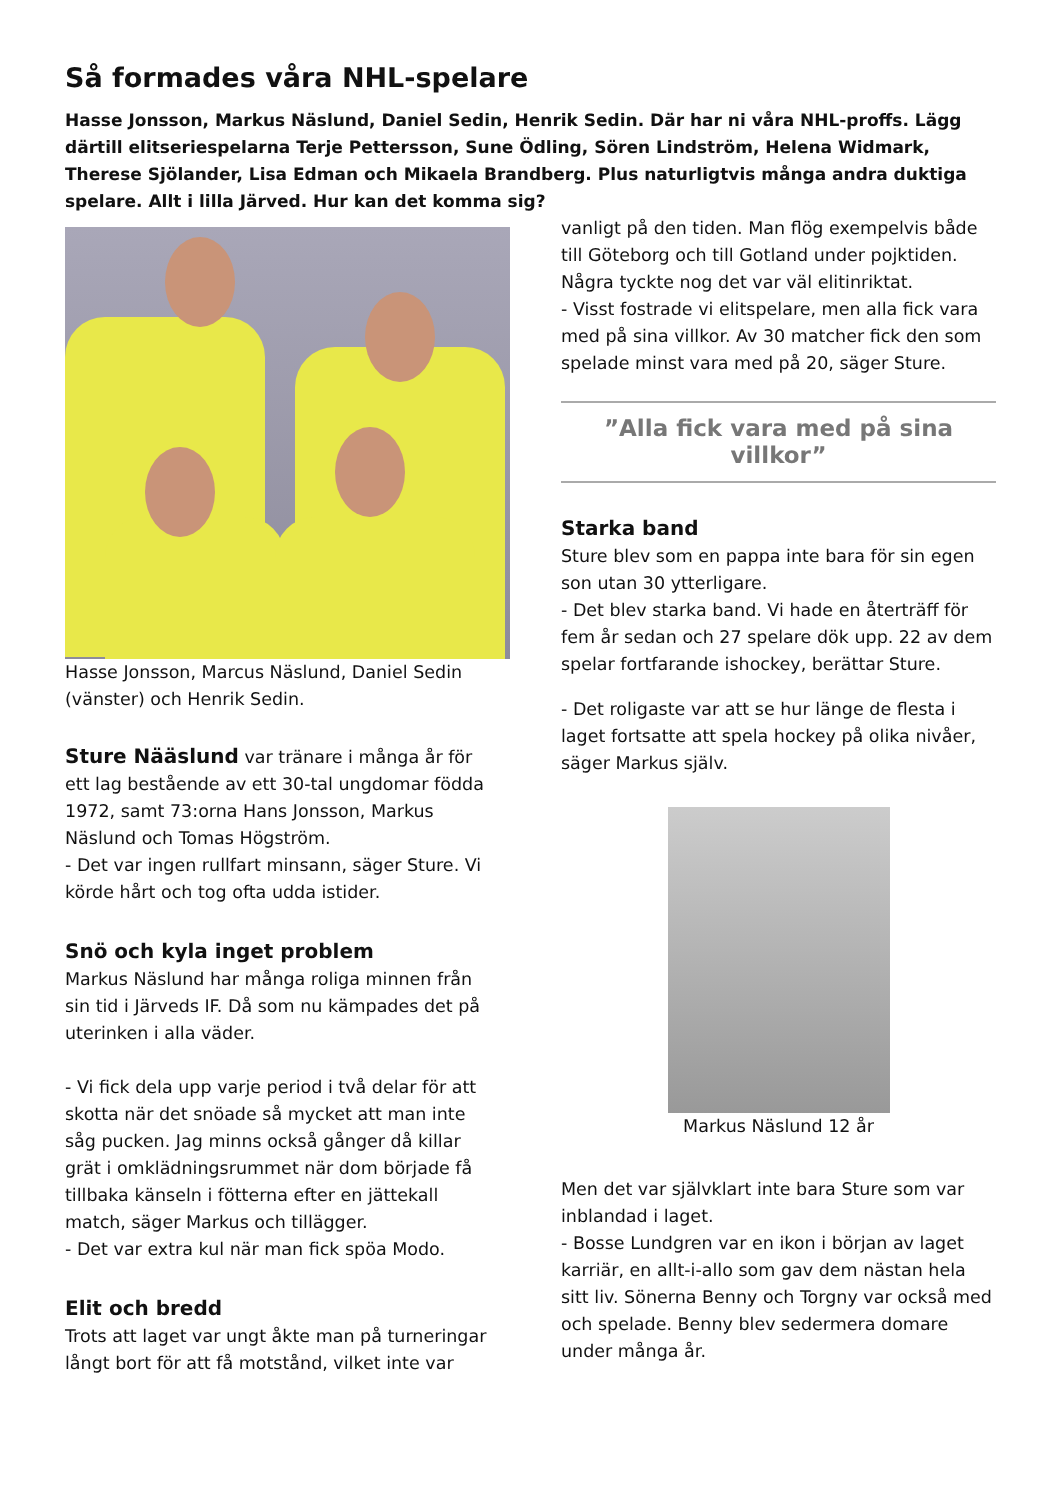Så formades våra NHL-spelare
Hasse Jonsson, Markus Näslund, Daniel Sedin, Henrik Sedin. Där har ni våra NHL-proffs. Lägg därtill elitseriespelarna Terje Pettersson, Sune Ödling, Sören Lindström, Helena Widmark, Therese Sjölander, Lisa Edman och Mikaela Brandberg. Plus naturligtvis många andra duktiga spelare. Allt i lilla Järved. Hur kan det komma sig?
Hasse Jonsson, Marcus Näslund, Daniel Sedin (vänster) och Henrik Sedin.
Sture Nääslund var tränare i många år för ett lag bestående av ett 30-tal ungdomar födda 1972, samt 73:orna Hans Jonsson, Markus Näslund och Tomas Högström.
- Det var ingen rullfart minsann, säger Sture. Vi körde hårt och tog ofta udda istider.
Snö och kyla inget problem
Markus Näslund har många roliga minnen från sin tid i Järveds IF. Då som nu kämpades det på uterinken i alla väder.
- Vi fick dela upp varje period i två delar för att skotta när det snöade så mycket att man inte såg pucken. Jag minns också gånger då killar grät i omklädningsrummet när dom började få tillbaka känseln i fötterna efter en jättekall match, säger Markus och tillägger.
- Det var extra kul när man fick spöa Modo.
Elit och bredd
Trots att laget var ungt åkte man på turneringar långt bort för att få motstånd, vilket inte var
vanligt på den tiden. Man flög exempelvis både till Göteborg och till Gotland under pojktiden. Några tyckte nog det var väl elitinriktat.
- Visst fostrade vi elitspelare, men alla fick vara med på sina villkor. Av 30 matcher fick den som spelade minst vara med på 20, säger Sture.
”Alla fick vara med på sina villkor”
Starka band
Sture blev som en pappa inte bara för sin egen son utan 30 ytterligare.
- Det blev starka band. Vi hade en återträff för fem år sedan och 27 spelare dök upp. 22 av dem spelar fortfarande ishockey, berättar Sture.
- Det roligaste var att se hur länge de flesta i laget fortsatte att spela hockey på olika nivåer, säger Markus själv.
Markus Näslund 12 år
Men det var självklart inte bara Sture som var inblandad i laget.
- Bosse Lundgren var en ikon i början av laget karriär, en allt-i-allo som gav dem nästan hela sitt liv. Sönerna Benny och Torgny var också med och spelade. Benny blev sedermera domare under många år.